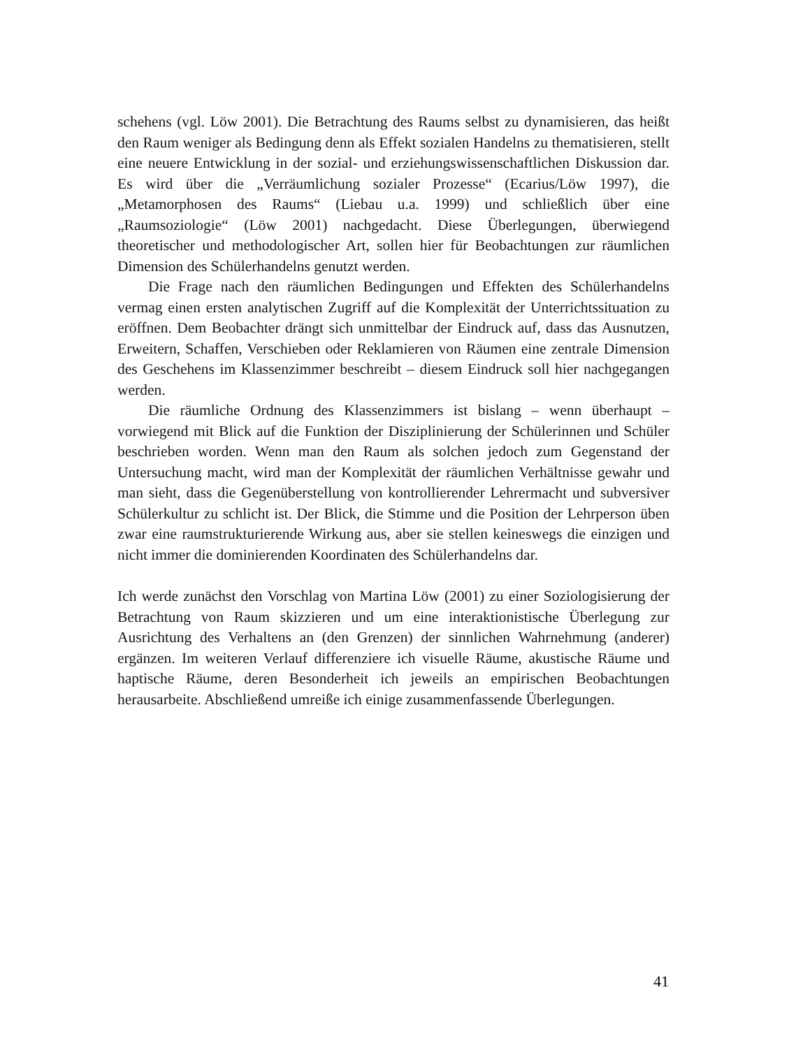schehens (vgl. Löw 2001). Die Betrachtung des Raums selbst zu dynamisieren, das heißt den Raum weniger als Bedingung denn als Effekt sozialen Handelns zu thematisieren, stellt eine neuere Entwicklung in der sozial- und erziehungswissenschaftlichen Diskussion dar. Es wird über die „Verräumlichung sozialer Prozesse“ (Ecarius/Löw 1997), die „Metamorphosen des Raums“ (Liebau u.a. 1999) und schließlich über eine „Raumsoziologie“ (Löw 2001) nachgedacht. Diese Überlegungen, überwiegend theoretischer und methodologischer Art, sollen hier für Beobachtungen zur räumlichen Dimension des Schülerhandelns genutzt werden.
Die Frage nach den räumlichen Bedingungen und Effekten des Schülerhandelns vermag einen ersten analytischen Zugriff auf die Komplexität der Unterrichtssituation zu eröffnen. Dem Beobachter drängt sich unmittelbar der Eindruck auf, dass das Ausnutzen, Erweitern, Schaffen, Verschieben oder Reklamieren von Räumen eine zentrale Dimension des Geschehens im Klassenzimmer beschreibt – diesem Eindruck soll hier nachgegangen werden.
Die räumliche Ordnung des Klassenzimmers ist bislang – wenn überhaupt – vorwiegend mit Blick auf die Funktion der Disziplinierung der Schülerinnen und Schüler beschrieben worden. Wenn man den Raum als solchen jedoch zum Gegenstand der Untersuchung macht, wird man der Komplexität der räumlichen Verhältnisse gewahr und man sieht, dass die Gegenüberstellung von kontrollierender Lehrermacht und subversiver Schülerkultur zu schlicht ist. Der Blick, die Stimme und die Position der Lehrperson üben zwar eine raumstrukturierende Wirkung aus, aber sie stellen keineswegs die einzigen und nicht immer die dominierenden Koordinaten des Schülerhandelns dar.
Ich werde zunächst den Vorschlag von Martina Löw (2001) zu einer Soziologisierung der Betrachtung von Raum skizzieren und um eine interaktionistische Überlegung zur Ausrichtung des Verhaltens an (den Grenzen) der sinnlichen Wahrnehmung (anderer) ergänzen. Im weiteren Verlauf differenziere ich visuelle Räume, akustische Räume und haptische Räume, deren Besonderheit ich jeweils an empirischen Beobachtungen herausarbeite. Abschließend umreiße ich einige zusammenfassende Überlegungen.
41